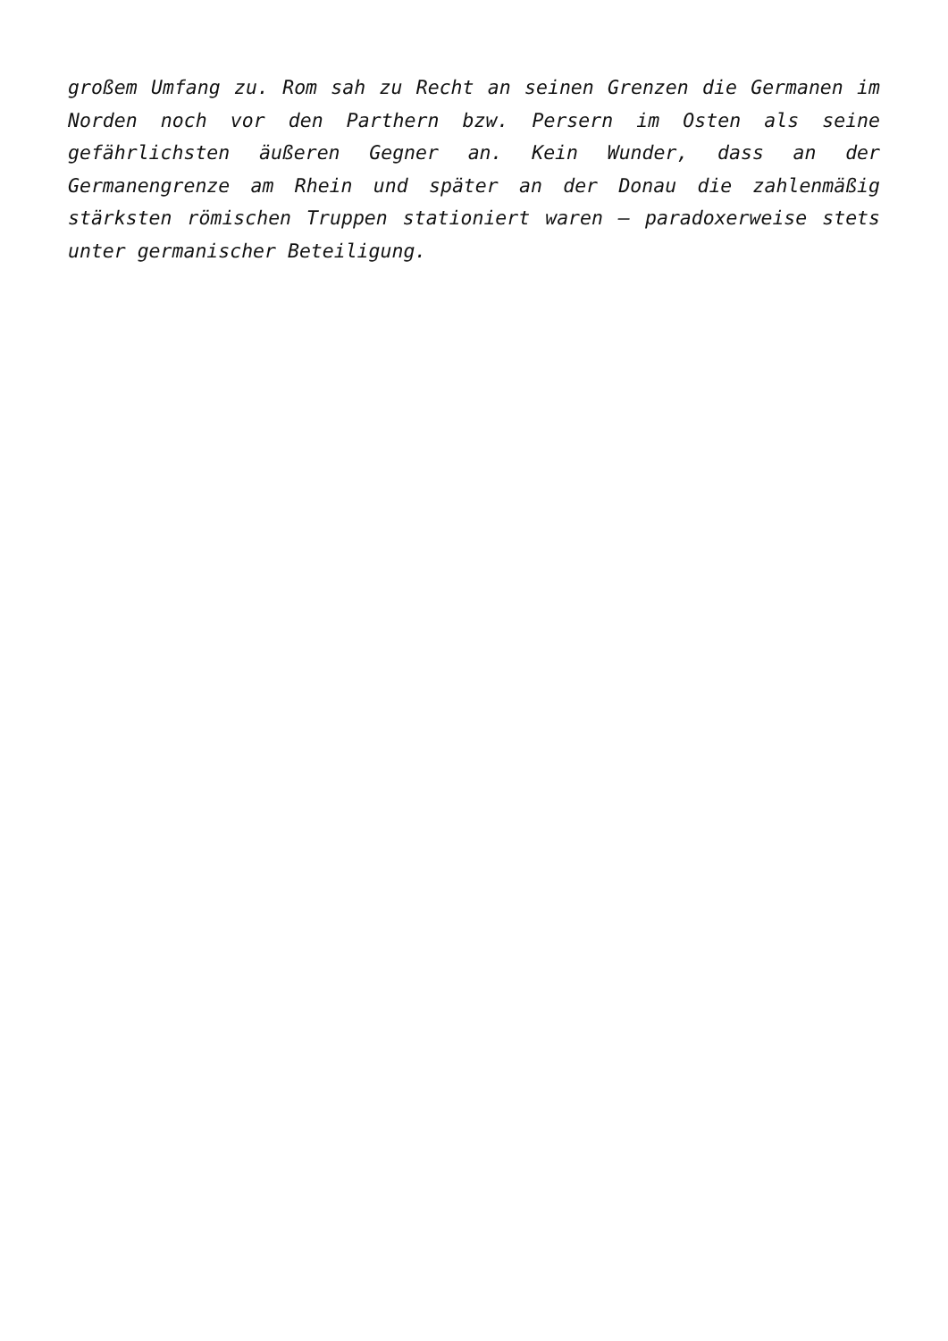großem Umfang zu. Rom sah zu Recht an seinen Grenzen die Germanen im Norden noch vor den Parthern bzw. Persern im Osten als seine gefährlichsten äußeren Gegner an. Kein Wunder, dass an der Germanengrenze am Rhein und später an der Donau die zahlenmäßig stärksten römischen Truppen stationiert waren – paradoxerweise stets unter germanischer Beteiligung.